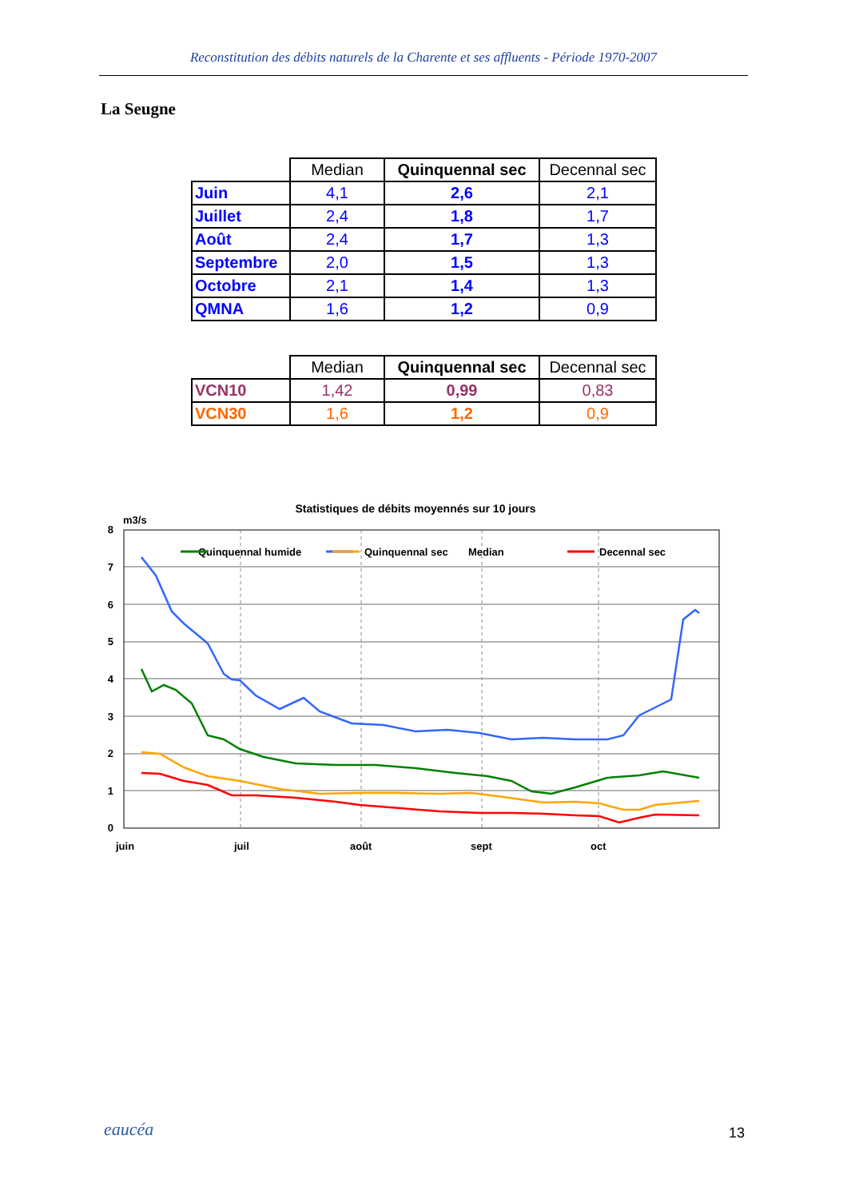Reconstitution des débits naturels de la Charente et ses affluents - Période 1970-2007
La Seugne
| | Median | Quinquennal sec | Decennal sec |
| --- | --- | --- | --- |
| Juin | 4,1 | 2,6 | 2,1 |
| Juillet | 2,4 | 1,8 | 1,7 |
| Août | 2,4 | 1,7 | 1,3 |
| Septembre | 2,0 | 1,5 | 1,3 |
| Octobre | 2,1 | 1,4 | 1,3 |
| QMNA | 1,6 | 1,2 | 0,9 |
| | Median | Quinquennal sec | Decennal sec |
| --- | --- | --- | --- |
| VCN10 | 1,42 | 0,99 | 0,83 |
| VCN30 | 1,6 | 1,2 | 0,9 |
Statistiques de débits moyennés sur 10 jours
m3/s
8
7
6
5
4
3
2
1
0
juin
juil
août
sept
oct
Quinquennal humide
Median
Quinquennal sec
Decennal sec
eaucéa 13